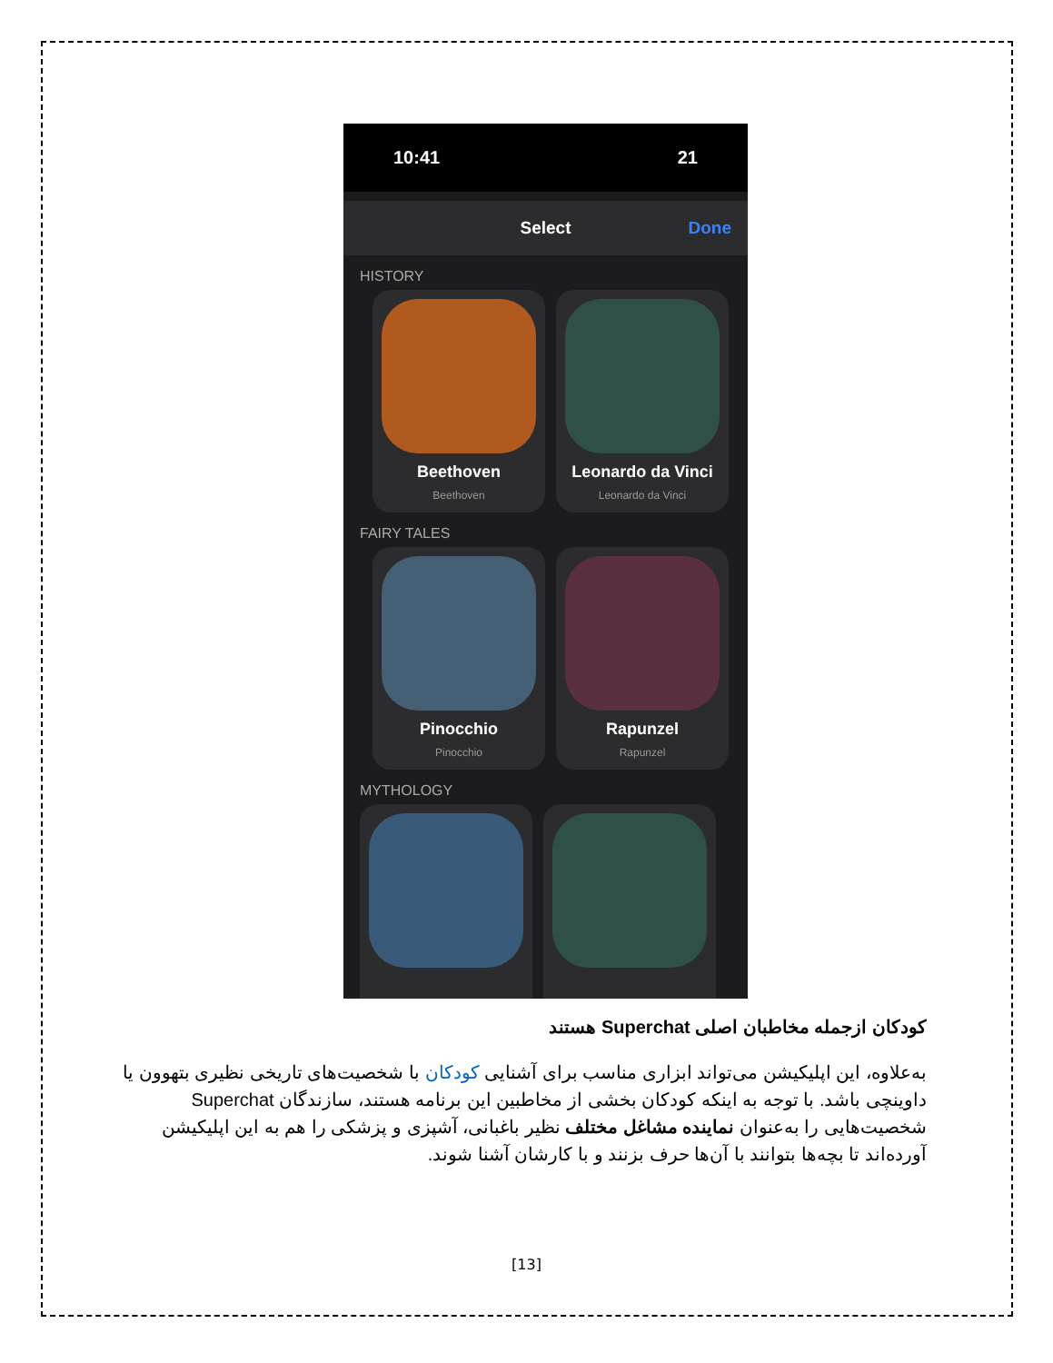10:41 21
Select Done
HISTORY
Beethoven
Beethoven
Leonardo da Vinci
Leonardo da Vinci
FAIRY TALES
Pinocchio
Pinocchio
Rapunzel
Rapunzel
MYTHOLOGY
کودکان ازجمله مخاطبان اصلی Superchat هستند
به‌علاوه، این اپلیکیشن می‌تواند ابزاری مناسب برای آشنایی کودکان با شخصیت‌های تاریخی نظیری بتهوون یا داوینچی باشد. با توجه به اینکه کودکان بخشی از مخاطبین این برنامه هستند، سازندگان Superchat شخصیت‌هایی را به‌عنوان نماینده مشاغل مختلف نظیر باغبانی، آشپزی و پزشکی را هم به این اپلیکیشن آورده‌اند تا بچه‌ها بتوانند با آن‌ها حرف بزنند و با کارشان آشنا شوند.
[13]